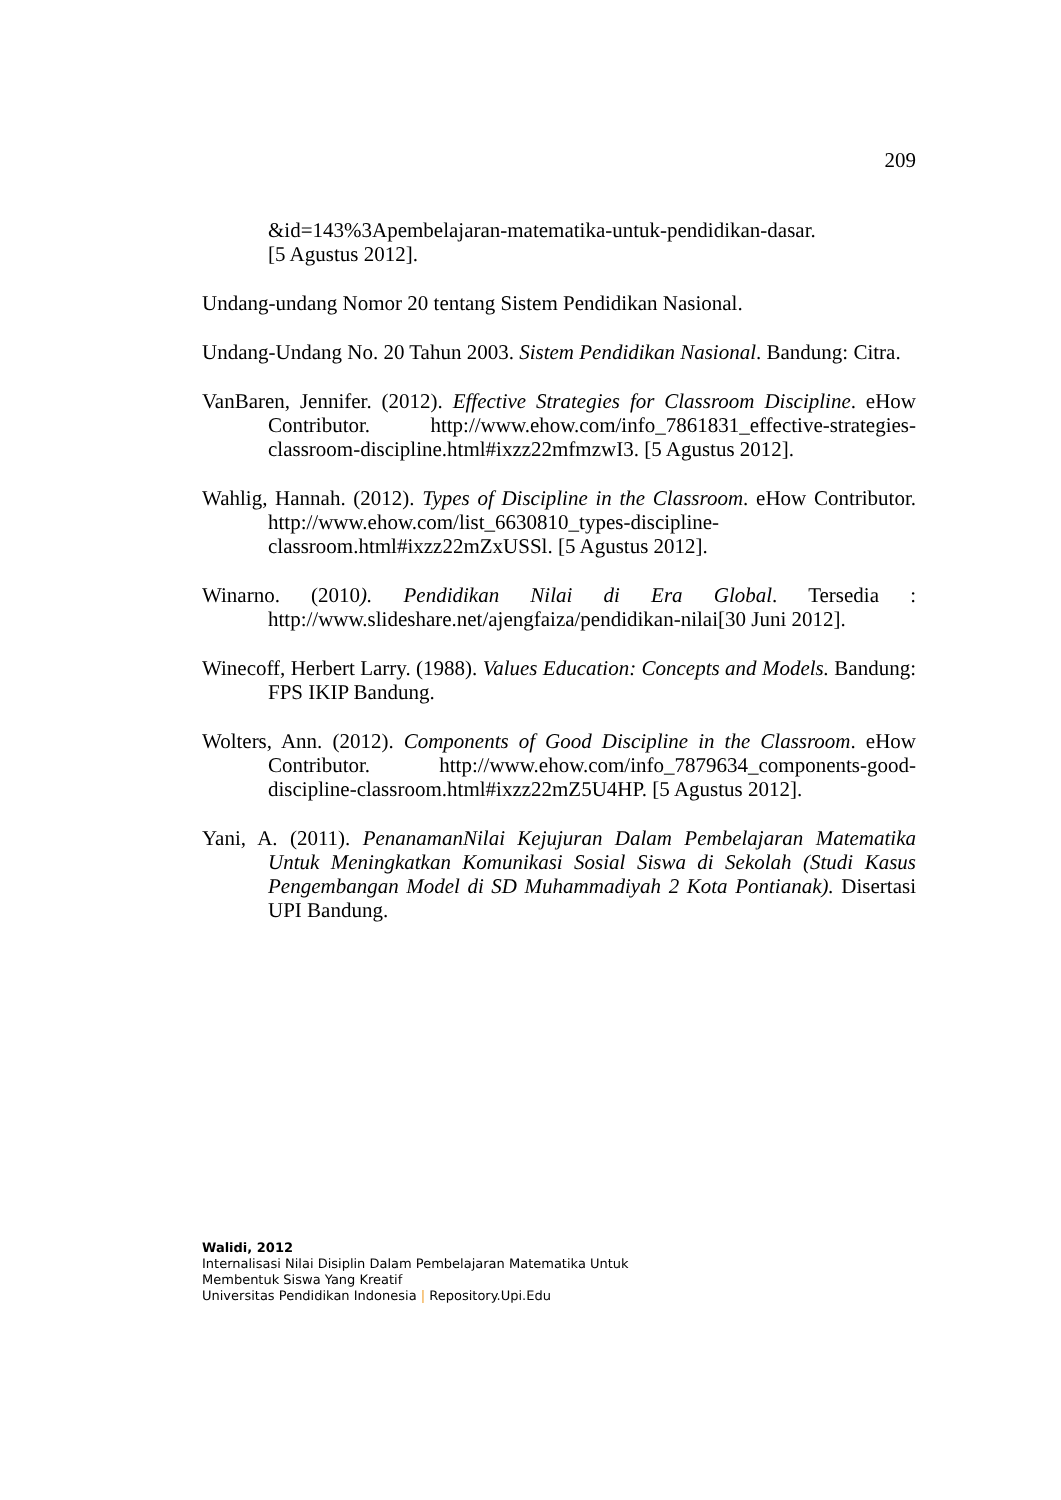209
&id=143%3Apembelajaran-matematika-untuk-pendidikan-dasar.
[5 Agustus 2012].
Undang-undang Nomor 20 tentang Sistem Pendidikan Nasional.
Undang-Undang No. 20 Tahun 2003. Sistem Pendidikan Nasional. Bandung: Citra.
VanBaren, Jennifer. (2012). Effective Strategies for Classroom Discipline. eHow Contributor. http://www.ehow.com/info_7861831_effective-strategies-classroom-discipline.html#ixzz22mfmzwI3. [5 Agustus 2012].
Wahlig, Hannah. (2012). Types of Discipline in the Classroom. eHow Contributor. http://www.ehow.com/list_6630810_types-discipline-classroom.html#ixzz22mZxUSSl. [5 Agustus 2012].
Winarno. (2010). Pendidikan Nilai di Era Global. Tersedia : http://www.slideshare.net/ajengfaiza/pendidikan-nilai[30 Juni 2012].
Winecoff, Herbert Larry. (1988). Values Education: Concepts and Models. Bandung: FPS IKIP Bandung.
Wolters, Ann. (2012). Components of Good Discipline in the Classroom. eHow Contributor. http://www.ehow.com/info_7879634_components-good-discipline-classroom.html#ixzz22mZ5U4HP. [5 Agustus 2012].
Yani, A. (2011). PenanamanNilai Kejujuran Dalam Pembelajaran Matematika Untuk Meningkatkan Komunikasi Sosial Siswa di Sekolah (Studi Kasus Pengembangan Model di SD Muhammadiyah 2 Kota Pontianak). Disertasi UPI Bandung.
Walidi, 2012
Internalisasi Nilai Disiplin Dalam Pembelajaran Matematika Untuk
Membentuk Siswa Yang Kreatif
Universitas Pendidikan Indonesia | Repository.Upi.Edu